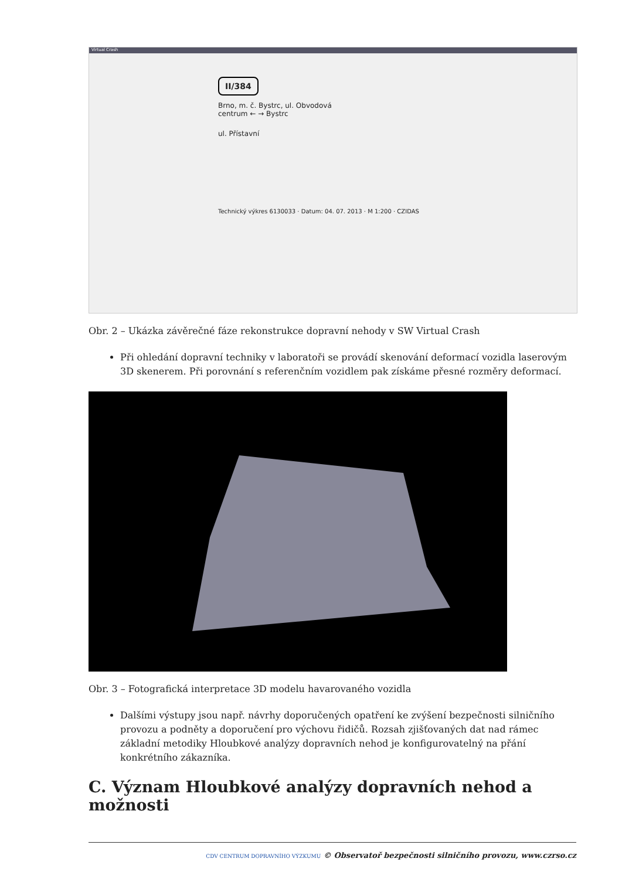Virtual Crash
II/384
Brno, m. č. Bystrc, ul. Obvodová
centrum ← → Bystrc
ul. Přístavní
Technický výkres 6130033 · Datum: 04. 07. 2013 · M 1:200 · CZIDAS
Obr. 2 – Ukázka závěrečné fáze rekonstrukce dopravní nehody v SW Virtual Crash
Při ohledání dopravní techniky v laboratoři se provádí skenování deformací vozidla laserovým 3D skenerem. Při porovnání s referenčním vozidlem pak získáme přesné rozměry deformací.
Obr. 3 – Fotografická interpretace 3D modelu havarovaného vozidla
Dalšími výstupy jsou např. návrhy doporučených opatření ke zvýšení bezpečnosti silničního provozu a podněty a doporučení pro výchovu řidičů. Rozsah zjišťovaných dat nad rámec základní metodiky Hloubkové analýzy dopravních nehod je konfigurovatelný na přání konkrétního zákazníka.
C. Význam Hloubkové analýzy dopravních nehod a možnosti
CDV CENTRUM DOPRAVNÍHO VÝZKUMU © Observatoř bezpečnosti silničního provozu, www.czrso.cz